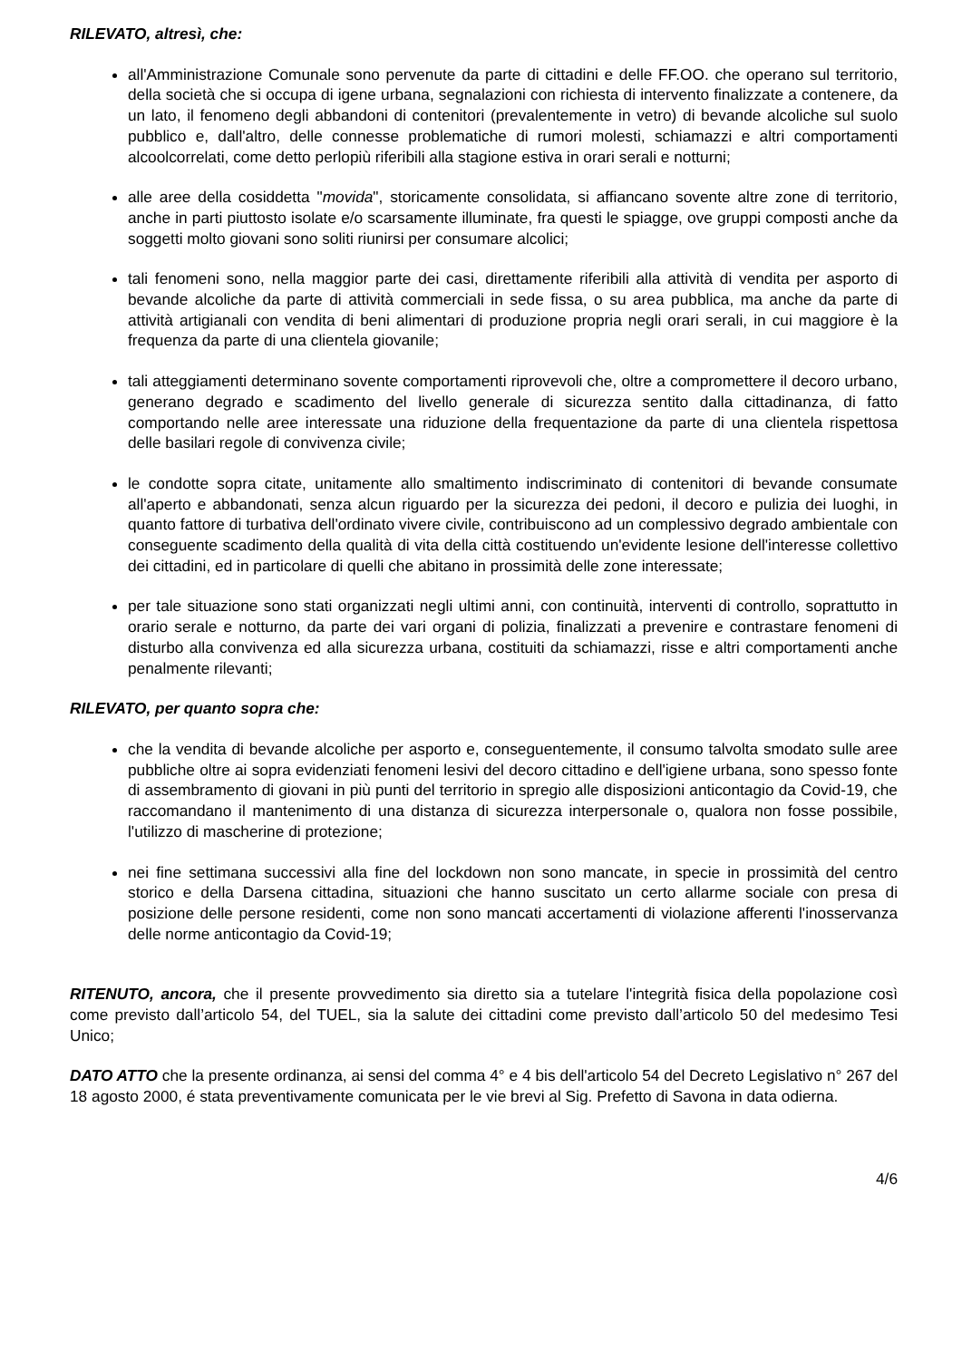RILEVATO, altresì, che:
all'Amministrazione Comunale sono pervenute da parte di cittadini e delle FF.OO. che operano sul territorio, della società che si occupa di igene urbana, segnalazioni con richiesta di intervento finalizzate a contenere, da un lato, il fenomeno degli abbandoni di contenitori (prevalentemente in vetro) di bevande alcoliche sul suolo pubblico e, dall'altro, delle connesse problematiche di rumori molesti, schiamazzi e altri comportamenti alcoolcorrelati, come detto perlopiù riferibili alla stagione estiva in orari serali e notturni;
alle aree della cosiddetta "movida", storicamente consolidata, si affiancano sovente altre zone di territorio, anche in parti piuttosto isolate e/o scarsamente illuminate, fra questi le spiagge, ove gruppi composti anche da soggetti molto giovani sono soliti riunirsi per consumare alcolici;
tali fenomeni sono, nella maggior parte dei casi, direttamente riferibili alla attività di vendita per asporto di bevande alcoliche da parte di attività commerciali in sede fissa, o su area pubblica, ma anche da parte di attività artigianali con vendita di beni alimentari di produzione propria negli orari serali, in cui maggiore è la frequenza da parte di una clientela giovanile;
tali atteggiamenti determinano sovente comportamenti riprovevoli che, oltre a compromettere il decoro urbano, generano degrado e scadimento del livello generale di sicurezza sentito dalla cittadinanza, di fatto comportando nelle aree interessate una riduzione della frequentazione da parte di una clientela rispettosa delle basilari regole di convivenza civile;
le condotte sopra citate, unitamente allo smaltimento indiscriminato di contenitori di bevande consumate all'aperto e abbandonati, senza alcun riguardo per la sicurezza dei pedoni, il decoro e pulizia dei luoghi, in quanto fattore di turbativa dell'ordinato vivere civile, contribuiscono ad un complessivo degrado ambientale con conseguente scadimento della qualità di vita della città costituendo un'evidente lesione dell'interesse collettivo dei cittadini, ed in particolare di quelli che abitano in prossimità delle zone interessate;
per tale situazione sono stati organizzati negli ultimi anni, con continuità, interventi di controllo, soprattutto in orario serale e notturno, da parte dei vari organi di polizia, finalizzati a prevenire e contrastare fenomeni di disturbo alla convivenza ed alla sicurezza urbana, costituiti da schiamazzi, risse e altri comportamenti anche penalmente rilevanti;
RILEVATO, per quanto sopra che:
che la vendita di bevande alcoliche per asporto e, conseguentemente, il consumo talvolta smodato sulle aree pubbliche oltre ai sopra evidenziati fenomeni lesivi del decoro cittadino e dell'igiene urbana, sono spesso fonte di assembramento di giovani in più punti del territorio in spregio alle disposizioni anticontagio da Covid-19, che raccomandano il mantenimento di una distanza di sicurezza interpersonale o, qualora non fosse possibile, l'utilizzo di mascherine di protezione;
nei fine settimana successivi alla fine del lockdown non sono mancate, in specie in prossimità del centro storico e della Darsena cittadina, situazioni che hanno suscitato un certo allarme sociale con presa di posizione delle persone residenti, come non sono mancati accertamenti di violazione afferenti l'inosservanza delle norme anticontagio da Covid-19;
RITENUTO, ancora, che il presente provvedimento sia diretto sia a tutelare l'integrità fisica della popolazione così come previsto dall’articolo 54, del TUEL, sia la salute dei cittadini come previsto dall’articolo 50 del medesimo Tesi Unico;
DATO ATTO che la presente ordinanza, ai sensi del comma 4° e 4 bis dell'articolo 54 del Decreto Legislativo n° 267 del 18 agosto 2000, é stata preventivamente comunicata per le vie brevi al Sig. Prefetto di Savona in data odierna.
4/6